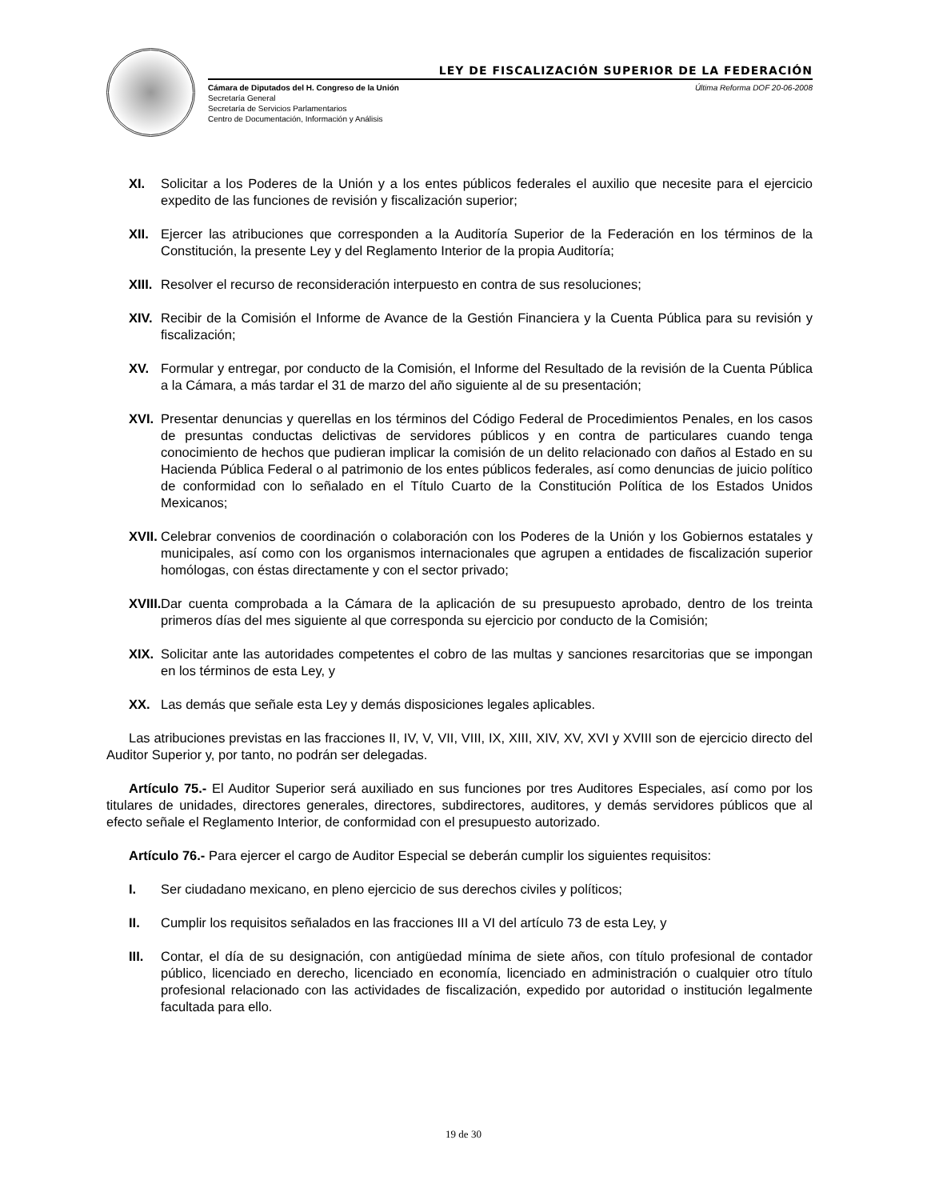LEY DE FISCALIZACIÓN SUPERIOR DE LA FEDERACIÓN
Cámara de Diputados del H. Congreso de la Unión
Secretaría General
Secretaría de Servicios Parlamentarios
Centro de Documentación, Información y Análisis
Última Reforma DOF 20-06-2008
XI. Solicitar a los Poderes de la Unión y a los entes públicos federales el auxilio que necesite para el ejercicio expedito de las funciones de revisión y fiscalización superior;
XII. Ejercer las atribuciones que corresponden a la Auditoría Superior de la Federación en los términos de la Constitución, la presente Ley y del Reglamento Interior de la propia Auditoría;
XIII. Resolver el recurso de reconsideración interpuesto en contra de sus resoluciones;
XIV. Recibir de la Comisión el Informe de Avance de la Gestión Financiera y la Cuenta Pública para su revisión y fiscalización;
XV. Formular y entregar, por conducto de la Comisión, el Informe del Resultado de la revisión de la Cuenta Pública a la Cámara, a más tardar el 31 de marzo del año siguiente al de su presentación;
XVI. Presentar denuncias y querellas en los términos del Código Federal de Procedimientos Penales, en los casos de presuntas conductas delictivas de servidores públicos y en contra de particulares cuando tenga conocimiento de hechos que pudieran implicar la comisión de un delito relacionado con daños al Estado en su Hacienda Pública Federal o al patrimonio de los entes públicos federales, así como denuncias de juicio político de conformidad con lo señalado en el Título Cuarto de la Constitución Política de los Estados Unidos Mexicanos;
XVII. Celebrar convenios de coordinación o colaboración con los Poderes de la Unión y los Gobiernos estatales y municipales, así como con los organismos internacionales que agrupen a entidades de fiscalización superior homólogas, con éstas directamente y con el sector privado;
XVIII. Dar cuenta comprobada a la Cámara de la aplicación de su presupuesto aprobado, dentro de los treinta primeros días del mes siguiente al que corresponda su ejercicio por conducto de la Comisión;
XIX. Solicitar ante las autoridades competentes el cobro de las multas y sanciones resarcitorias que se impongan en los términos de esta Ley, y
XX. Las demás que señale esta Ley y demás disposiciones legales aplicables.
Las atribuciones previstas en las fracciones II, IV, V, VII, VIII, IX, XIII, XIV, XV, XVI y XVIII son de ejercicio directo del Auditor Superior y, por tanto, no podrán ser delegadas.
Artículo 75.- El Auditor Superior será auxiliado en sus funciones por tres Auditores Especiales, así como por los titulares de unidades, directores generales, directores, subdirectores, auditores, y demás servidores públicos que al efecto señale el Reglamento Interior, de conformidad con el presupuesto autorizado.
Artículo 76.- Para ejercer el cargo de Auditor Especial se deberán cumplir los siguientes requisitos:
I. Ser ciudadano mexicano, en pleno ejercicio de sus derechos civiles y políticos;
II. Cumplir los requisitos señalados en las fracciones III a VI del artículo 73 de esta Ley, y
III. Contar, el día de su designación, con antigüedad mínima de siete años, con título profesional de contador público, licenciado en derecho, licenciado en economía, licenciado en administración o cualquier otro título profesional relacionado con las actividades de fiscalización, expedido por autoridad o institución legalmente facultada para ello.
19 de 30